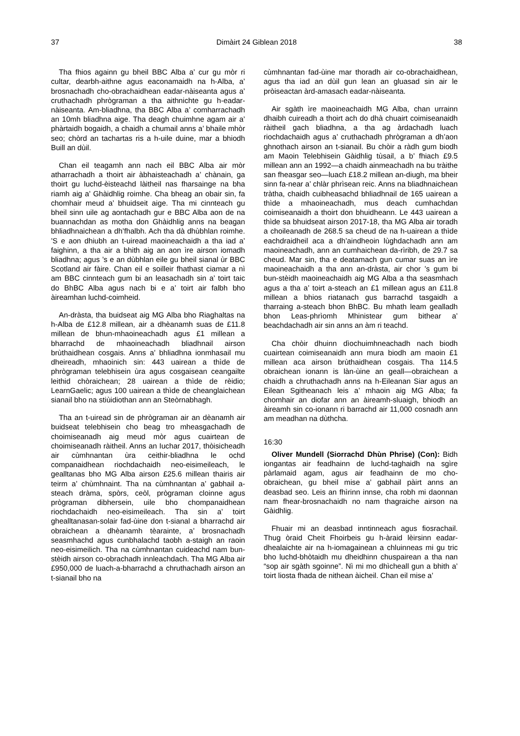37 Dimàirt 24 Giblean 2018 38
Tha fhios againn gu bheil BBC Alba a’ cur gu mòr ri cultar, dearbh-aithne agus eaconamaidh na h-Alba, a’ brosnachadh cho-obrachaidhean eadar-nàiseanta agus a’ cruthachadh phrògraman a tha aithnichte gu h-eadar-nàiseanta. Am-bliadhna, tha BBC Alba a’ comharrachadh an 10mh bliadhna aige. Tha deagh chuimhne agam air a’ phàrtaidh bogaidh, a chaidh a chumail anns a’ bhaile mhòr seo; chòrd an tachartas ris a h-uile duine, mar a bhiodh Buill an dùil.
Chan eil teagamh ann nach eil BBC Alba air mòr atharrachadh a thoirt air àbhaisteachadh a’ chànain, ga thoirt gu luchd-èisteachd làitheil nas fharsainge na bha riamh aig a’ Ghàidhlig roimhe. Cha bheag an obair sin, fa chomhair meud a’ bhuidseit aige. Tha mi cinnteach gu bheil sinn uile ag aontachadh gur e BBC Alba aon de na buannachdan as motha don Ghàidhlig anns na beagan bhliadhnaichean a dh’fhalbh. Ach tha dà dhùbhlan roimhe. ’S e aon dhiubh an t-uiread maoineachaidh a tha iad a’ faighinn, a tha air a bhith aig an aon ìre airson iomadh bliadhna; agus ’s e an dùbhlan eile gu bheil sianal ùr BBC Scotland air fàire. Chan eil e soilleir fhathast ciamar a nì am BBC cinnteach gum bi an leasachadh sin a’ toirt taic do BhBC Alba agus nach bi e a’ toirt air falbh bho àireamhan luchd-coimheid.
An-dràsta, tha buidseat aig MG Alba bho Riaghaltas na h-Alba de £12.8 millean, air a dhèanamh suas de £11.8 millean de bhun-mhaoineachadh agus £1 millean a bharrachd de mhaoineachadh bliadhnail airson brùthaidhean cosgais. Anns a’ bhliadhna ionmhasail mu dheireadh, mhaoinich sin: 443 uairean a thìde de phrògraman telebhisein ùra agus cosgaisean ceangailte leithid chòraichean; 28 uairean a thìde de rèidio; LearnGaelic; agus 100 uairean a thìde de cheanglaichean sianail bho na stiùidiothan ann an Steòrnabhagh.
Tha an t-uiread sin de phrògraman air an dèanamh air buidseat telebhisein cho beag tro mheasgachadh de choimiseanadh aig meud mòr agus cuairtean de choimiseanadh ràitheil. Anns an Iuchar 2017, thòisicheadh air cùmhnantan ùra ceithir-bliadhna le ochd companaidhean riochdachaidh neo-eisimeileach, le gealltanas bho MG Alba airson £25.6 millean thairis air teirm a’ chùmhnaint. Tha na cùmhnantan a’ gabhail a-steach dràma, spòrs, ceòl, prògraman cloinne agus prògraman dibhersein, uile bho chompanaidhean riochdachaidh neo-eisimeileach. Tha sin a’ toirt ghealltanasan-solair fad-ùine don t-sianal a bharrachd air obraichean a dhèanamh tèarainte, a’ brosnachadh seasmhachd agus cunbhalachd taobh a-staigh an raoin neo-eisimeilich. Tha na cùmhnantan cuideachd nam bun-stèidh airson co-obrachadh innleachdach. Tha MG Alba air £950,000 de luach-a-bharrachd a chruthachadh airson an t-sianail bho na
cùmhnantan fad-ùine mar thoradh air co-obrachaidhean, agus tha iad an dùil gun lean an gluasad sin air le pròiseactan àrd-amasach eadar-nàiseanta.
Air sgàth ìre maoineachaidh MG Alba, chan urrainn dhaibh cuireadh a thoirt ach do dhà chuairt coimiseanaidh ràitheil gach bliadhna, a tha ag àrdachadh luach riochdachaidh agus a’ cruthachadh phrògraman a dh’aon ghnothach airson an t-sianail. Bu chòir a ràdh gum biodh am Maoin Telebhisein Gàidhlig tùsail, a b’ fhiach £9.5 millean ann an 1992—a chaidh ainmeachadh na bu tràithe san fheasgar seo—luach £18.2 millean an-diugh, ma bheir sinn fa-near a’ chlàr phrìsean reic. Anns na bliadhnaichean tràtha, chaidh cuibheasachd bhliadhnail de 165 uairean a thìde a mhaoineachadh, mus deach cumhachdan coimiseanaidh a thoirt don bhuidheann. Le 443 uairean a thìde sa bhuidseat airson 2017-18, tha MG Alba air toradh a choileanadh de 268.5 sa cheud de na h-uairean a thìde eachdraidheil aca a dh’aindheoin lùghdachadh ann am maoineachadh, ann an cumhaichean da-rìribh, de 29.7 sa cheud. Mar sin, tha e deatamach gun cumar suas an ìre maoineachaidh a tha ann an-dràsta, air chor ’s gum bi bun-stèidh maoineachaidh aig MG Alba a tha seasmhach agus a tha a’ toirt a-steach an £1 millean agus an £11.8 millean a bhios riatanach gus barrachd tasgaidh a tharraing a-steach bhon BhBC. Bu mhath leam gealladh bhon Leas-phrìomh Mhinistear gum bithear a’ beachdachadh air sin anns an àm ri teachd.
Cha chòir dhuinn dìochuimhneachadh nach biodh cuairtean coimiseanaidh ann mura biodh am maoin £1 millean aca airson brùthaidhean cosgais. Tha 114.5 obraichean ionann is làn-ùine an geall—obraichean a chaidh a chruthachadh anns na h-Eileanan Siar agus an Eilean Sgitheanach leis a’ mhaoin aig MG Alba; fa chomhair an diofar ann an àireamh-sluaigh, bhiodh an àireamh sin co-ionann ri barrachd air 11,000 cosnadh ann am meadhan na dùthcha.
16:30
Oliver Mundell (Siorrachd Dhùn Phrise) (Con): Bidh iongantas air feadhainn de luchd-taghaidh na sgìre pàrlamaid agam, agus air feadhainn de mo cho-obraichean, gu bheil mise a’ gabhail pàirt anns an deasbad seo. Leis an fhìrinn innse, cha robh mi daonnan nam fhear-brosnachaidh no nam thagraiche airson na Gàidhlig.
Fhuair mi an deasbad inntinneach agus fiosrachail. Thug òraid Cheit Fhoirbeis gu h-àraid lèirsinn eadar-dhealaichte air na h-iomagainean a chluinneas mi gu tric bho luchd-bhòtaidh mu dheidhinn chuspairean a tha nan “sop air sgàth sgoinne”. Nì mi mo dhìcheall gun a bhith a’ toirt liosta fhada de nithean àicheil. Chan eil mise a’